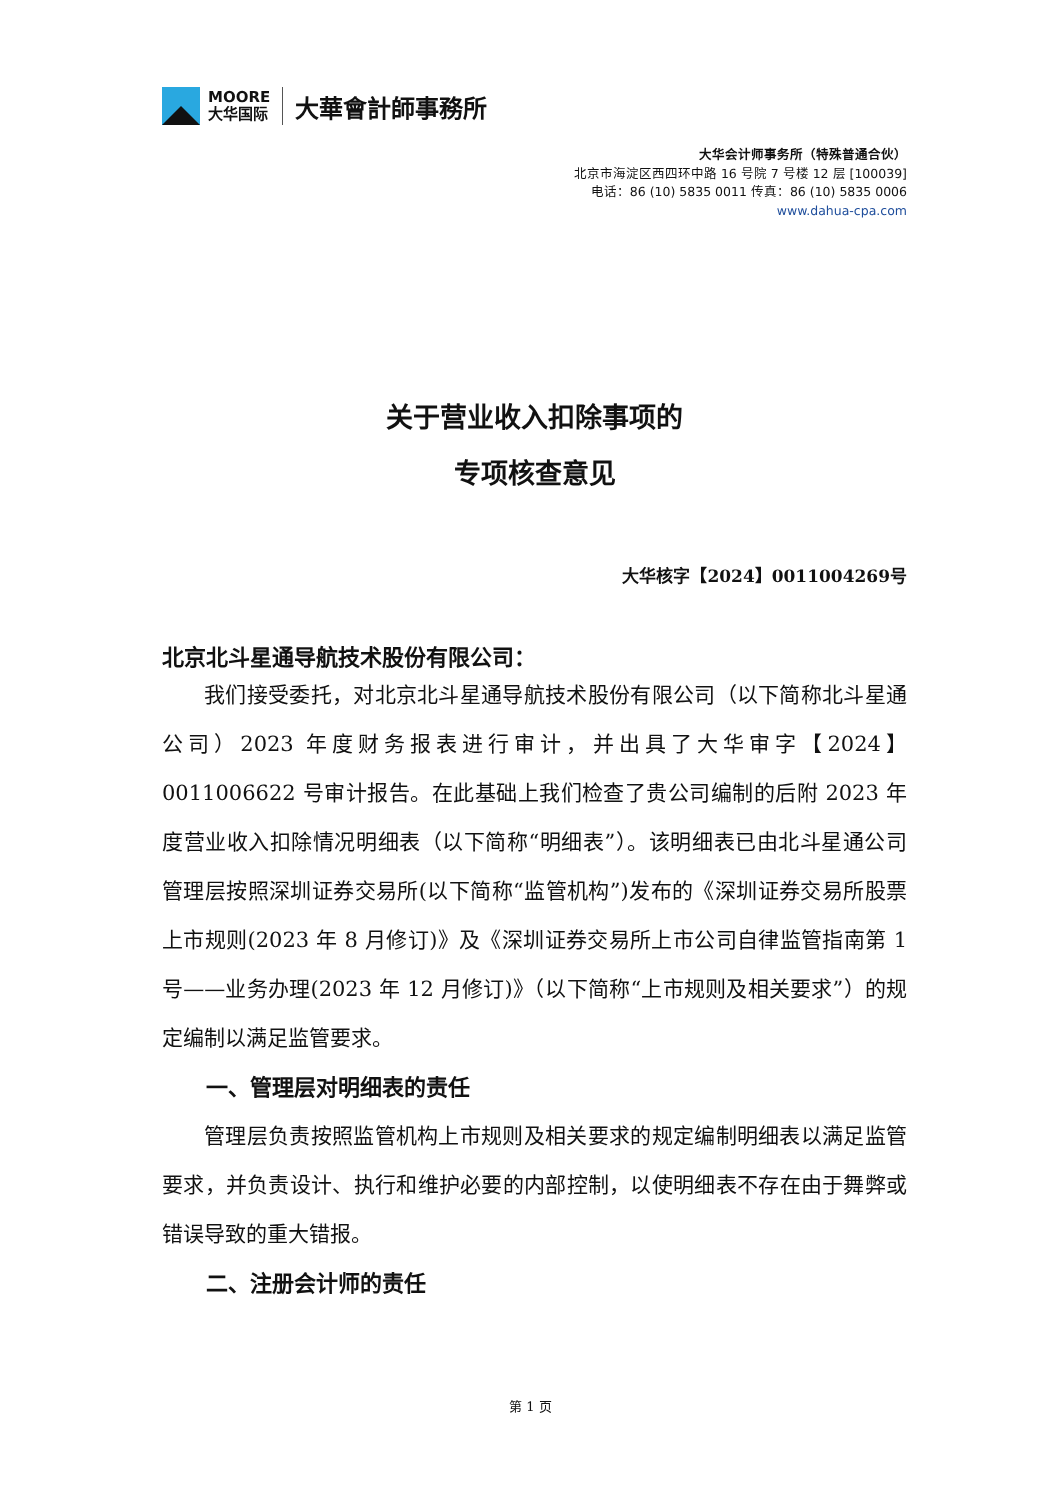MOORE
大华国际
大華會計師事務所
大华会计师事务所（特殊普通合伙）
北京市海淀区西四环中路 16 号院 7 号楼 12 层 [100039]
电话：86 (10) 5835 0011 传真：86 (10) 5835 0006
www.dahua-cpa.com
关于营业收入扣除事项的
专项核查意见
大华核字【2024】0011004269号
北京北斗星通导航技术股份有限公司：
我们接受委托，对北京北斗星通导航技术股份有限公司（以下简称北斗星通公司）2023 年度财务报表进行审计，并出具了大华审字【2024】0011006622 号审计报告。在此基础上我们检查了贵公司编制的后附 2023 年度营业收入扣除情况明细表（以下简称“明细表”）。该明细表已由北斗星通公司管理层按照深圳证券交易所(以下简称“监管机构”)发布的《深圳证券交易所股票上市规则(2023 年 8 月修订)》及《深圳证券交易所上市公司自律监管指南第 1 号——业务办理(2023 年 12 月修订)》（以下简称“上市规则及相关要求”）的规定编制以满足监管要求。
一、管理层对明细表的责任
管理层负责按照监管机构上市规则及相关要求的规定编制明细表以满足监管要求，并负责设计、执行和维护必要的内部控制，以使明细表不存在由于舞弊或错误导致的重大错报。
二、注册会计师的责任
第 1 页